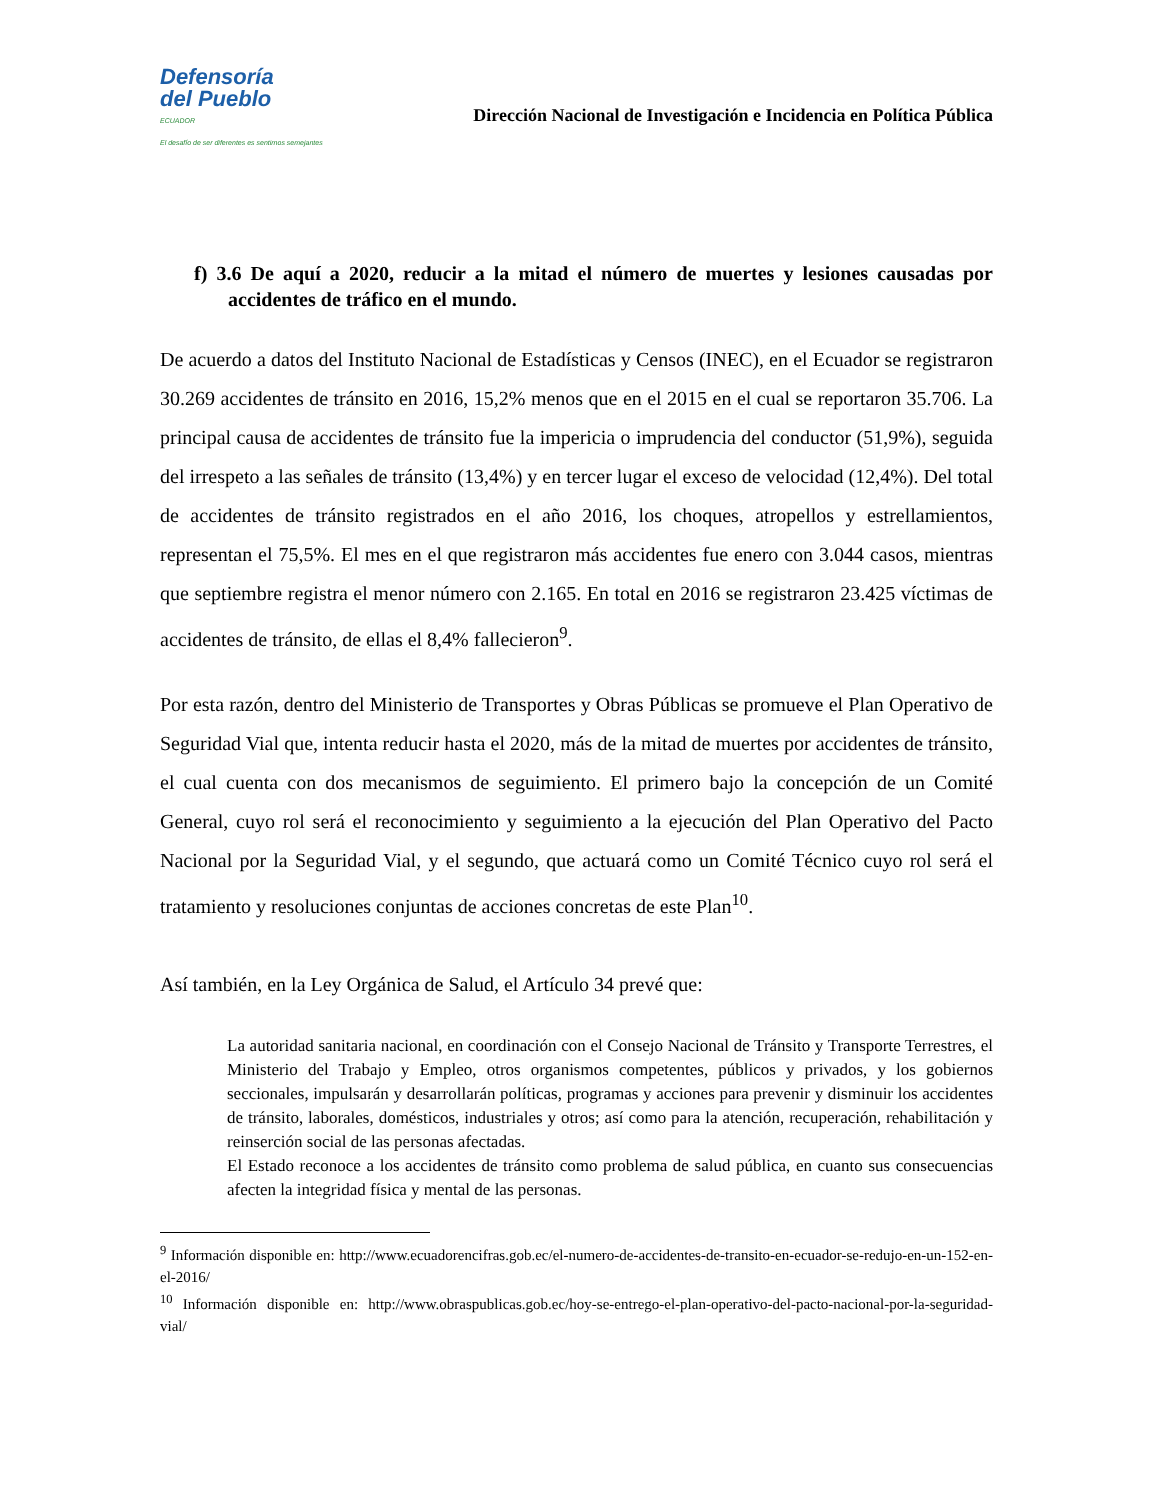Defensoría
del Pueblo
ECUADOR
El desafío de ser diferentes es sentirnos semejantes
Dirección Nacional de Investigación e Incidencia en Política Pública
f) 3.6 De aquí a 2020, reducir a la mitad el número de muertes y lesiones causadas por accidentes de tráfico en el mundo.
De acuerdo a datos del Instituto Nacional de Estadísticas y Censos (INEC), en el Ecuador se registraron 30.269 accidentes de tránsito en 2016, 15,2% menos que en el 2015 en el cual se reportaron 35.706. La principal causa de accidentes de tránsito fue la impericia o imprudencia del conductor (51,9%), seguida del irrespeto a las señales de tránsito (13,4%) y en tercer lugar el exceso de velocidad (12,4%). Del total de accidentes de tránsito registrados en el año 2016, los choques, atropellos y estrellamientos, representan el 75,5%. El mes en el que registraron más accidentes fue enero con 3.044 casos, mientras que septiembre registra el menor número con 2.165. En total en 2016 se registraron 23.425 víctimas de accidentes de tránsito, de ellas el 8,4% fallecieron<sup>9</sup>.
Por esta razón, dentro del Ministerio de Transportes y Obras Públicas se promueve el Plan Operativo de Seguridad Vial que, intenta reducir hasta el 2020, más de la mitad de muertes por accidentes de tránsito, el cual cuenta con dos mecanismos de seguimiento. El primero bajo la concepción de un Comité General, cuyo rol será el reconocimiento y seguimiento a la ejecución del Plan Operativo del Pacto Nacional por la Seguridad Vial, y el segundo, que actuará como un Comité Técnico cuyo rol será el tratamiento y resoluciones conjuntas de acciones concretas de este Plan<sup>10</sup>.
Así también, en la Ley Orgánica de Salud, el Artículo 34 prevé que:
La autoridad sanitaria nacional, en coordinación con el Consejo Nacional de Tránsito y Transporte Terrestres, el Ministerio del Trabajo y Empleo, otros organismos competentes, públicos y privados, y los gobiernos seccionales, impulsarán y desarrollarán políticas, programas y acciones para prevenir y disminuir los accidentes de tránsito, laborales, domésticos, industriales y otros; así como para la atención, recuperación, rehabilitación y reinserción social de las personas afectadas.
El Estado reconoce a los accidentes de tránsito como problema de salud pública, en cuanto sus consecuencias afecten la integridad física y mental de las personas.
<sup>9</sup> Información disponible en: http://www.ecuadorencifras.gob.ec/el-numero-de-accidentes-de-transito-en-ecuador-se-redujo-en-un-152-en-el-2016/
<sup>10</sup> Información disponible en: http://www.obraspublicas.gob.ec/hoy-se-entrego-el-plan-operativo-del-pacto-nacional-por-la-seguridad-vial/